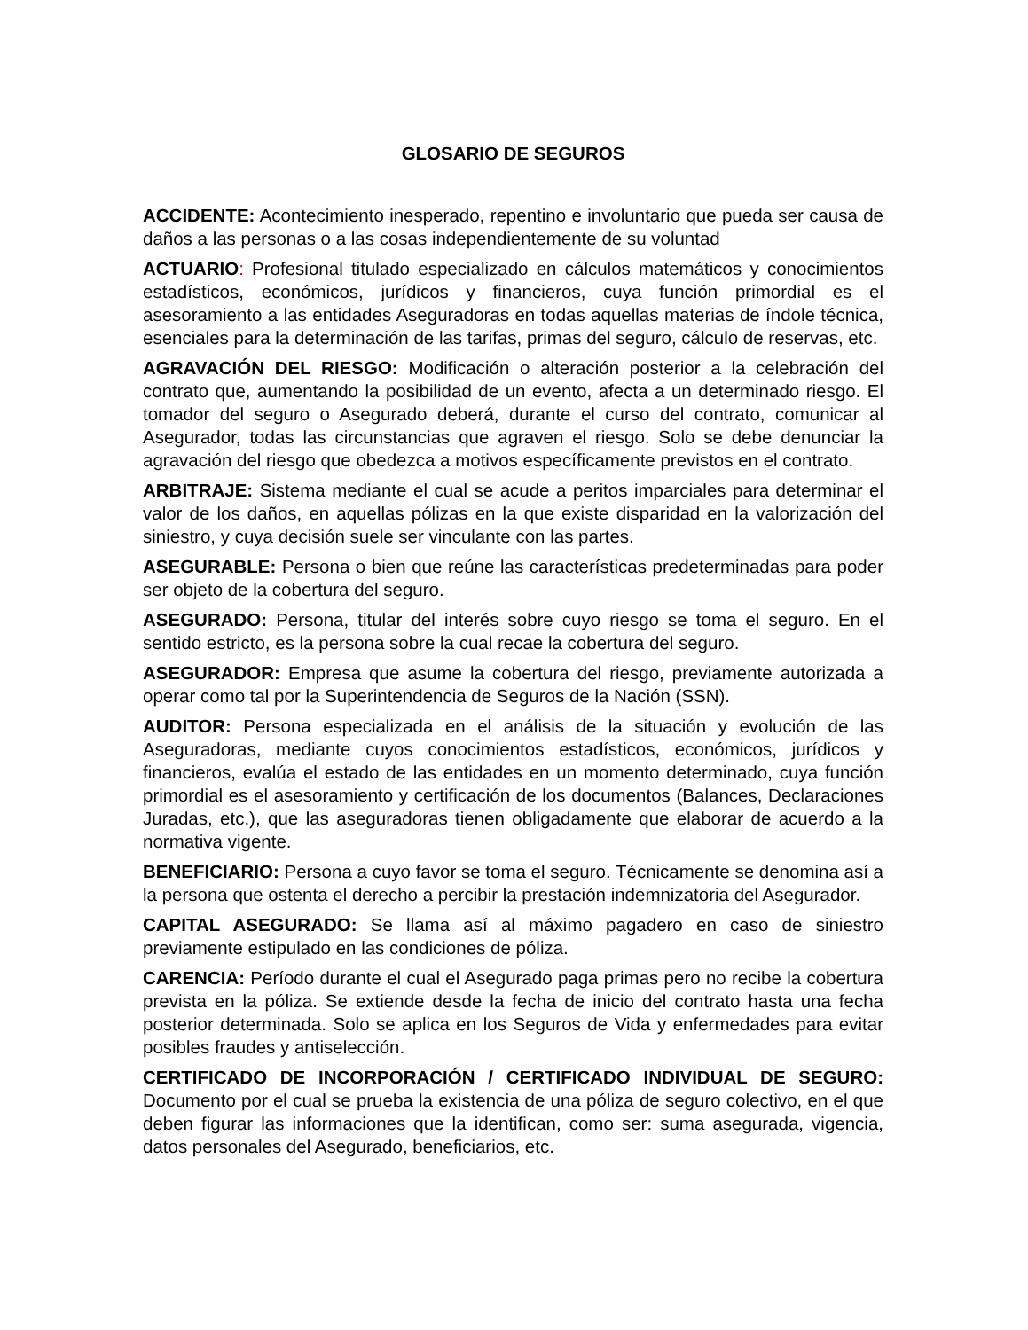GLOSARIO DE SEGUROS
ACCIDENTE: Acontecimiento inesperado, repentino e involuntario que pueda ser causa de daños a las personas o a las cosas independientemente de su voluntad
ACTUARIO: Profesional titulado especializado en cálculos matemáticos y conocimientos estadísticos, económicos, jurídicos y financieros, cuya función primordial es el asesoramiento a las entidades Aseguradoras en todas aquellas materias de índole técnica, esenciales para la determinación de las tarifas, primas del seguro, cálculo de reservas, etc.
AGRAVACIÓN DEL RIESGO: Modificación o alteración posterior a la celebración del contrato que, aumentando la posibilidad de un evento, afecta a un determinado riesgo. El tomador del seguro o Asegurado deberá, durante el curso del contrato, comunicar al Asegurador, todas las circunstancias que agraven el riesgo. Solo se debe denunciar la agravación del riesgo que obedezca a motivos específicamente previstos en el contrato.
ARBITRAJE: Sistema mediante el cual se acude a peritos imparciales para determinar el valor de los daños, en aquellas pólizas en la que existe disparidad en la valorización del siniestro, y cuya decisión suele ser vinculante con las partes.
ASEGURABLE: Persona o bien que reúne las características predeterminadas para poder ser objeto de la cobertura del seguro.
ASEGURADO: Persona, titular del interés sobre cuyo riesgo se toma el seguro. En el sentido estricto, es la persona sobre la cual recae la cobertura del seguro.
ASEGURADOR: Empresa que asume la cobertura del riesgo, previamente autorizada a operar como tal por la Superintendencia de Seguros de la Nación (SSN).
AUDITOR: Persona especializada en el análisis de la situación y evolución de las Aseguradoras, mediante cuyos conocimientos estadísticos, económicos, jurídicos y financieros, evalúa el estado de las entidades en un momento determinado, cuya función primordial es el asesoramiento y certificación de los documentos (Balances, Declaraciones Juradas, etc.), que las aseguradoras tienen obligadamente que elaborar de acuerdo a la normativa vigente.
BENEFICIARIO: Persona a cuyo favor se toma el seguro. Técnicamente se denomina así a la persona que ostenta el derecho a percibir la prestación indemnizatoria del Asegurador.
CAPITAL ASEGURADO: Se llama así al máximo pagadero en caso de siniestro previamente estipulado en las condiciones de póliza.
CARENCIA: Período durante el cual el Asegurado paga primas pero no recibe la cobertura prevista en la póliza. Se extiende desde la fecha de inicio del contrato hasta una fecha posterior determinada. Solo se aplica en los Seguros de Vida y enfermedades para evitar posibles fraudes y antiselección.
CERTIFICADO DE INCORPORACIÓN / CERTIFICADO INDIVIDUAL DE SEGURO: Documento por el cual se prueba la existencia de una póliza de seguro colectivo, en el que deben figurar las informaciones que la identifican, como ser: suma asegurada, vigencia, datos personales del Asegurado, beneficiarios, etc.